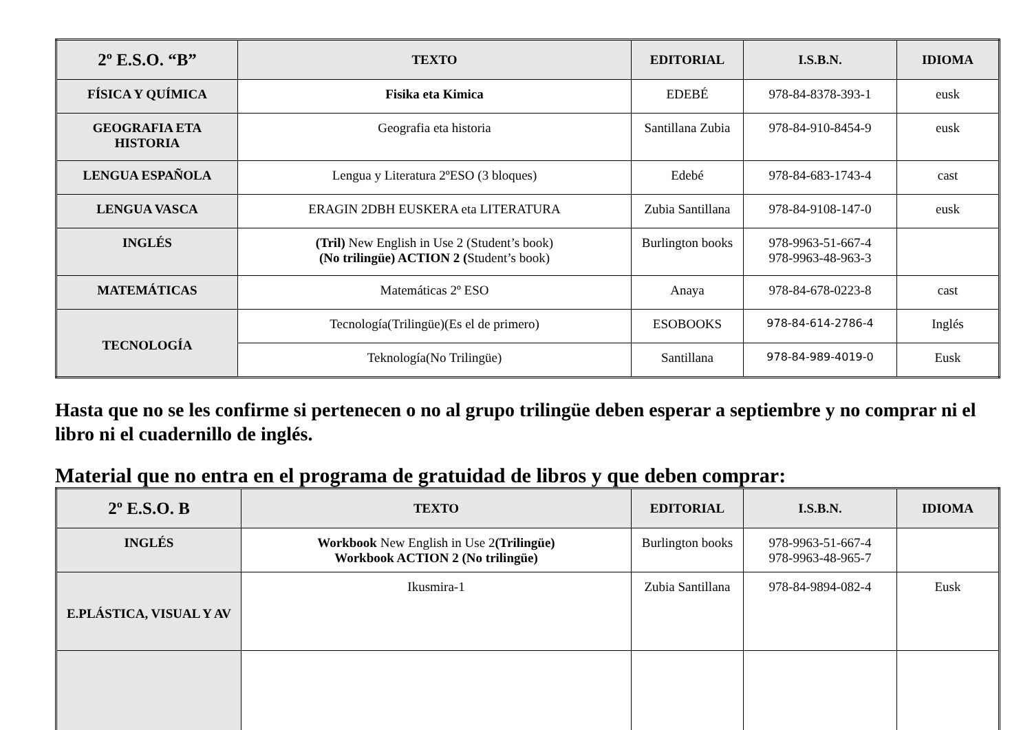| 2º E.S.O. “B” | TEXTO | EDITORIAL | I.S.B.N. | IDIOMA |
| --- | --- | --- | --- | --- |
| FÍSICA Y QUÍMICA | Fisika eta Kimica | EDEBÉ | 978-84-8378-393-1 | eusk |
| GEOGRAFIA ETA HISTORIA | Geografia eta historia | Santillana Zubia | 978-84-910-8454-9 | eusk |
| LENGUA ESPAÑOLA | Lengua y Literatura 2ºESO (3 bloques) | Edebé | 978-84-683-1743-4 | cast |
| LENGUA VASCA | ERAGIN 2DBH EUSKERA eta LITERATURA | Zubia Santillana | 978-84-9108-147-0 | eusk |
| INGLÉS | (Tril) New English in Use 2 (Student’s book) (No trilingüe) ACTION 2 ( Student’s book) | Burlington books | 978-9963-51-667-4 978-9963-48-963-3 | |
| MATEMÁTICAS | Matemáticas 2º ESO | Anaya | 978-84-678-0223-8 | cast |
| TECNOLOGÍA | Tecnología(Trilingüe)(Es el de primero) | ESOBOOKS | 978-84-614-2786-4 | Inglés |
| | Teknología(No Trilingüe) | Santillana | 978-84-989-4019-0 | Eusk |
Hasta que no se les confirme si pertenecen o no al grupo trilingüe deben esperar a septiembre y no comprar ni el libro ni el cuadernillo de inglés.
Material que no entra en el programa de gratuidad de libros y que deben comprar:
| 2º E.S.O. B | TEXTO | EDITORIAL | I.S.B.N. | IDIOMA |
| --- | --- | --- | --- | --- |
| INGLÉS | Workbook New English in Use 2 (Trilingüe) Workbook ACTION 2 (No trilingüe) | Burlington books | 978-9963-51-667-4 978-9963-48-965-7 | |
| E.PLÁSTICA, VISUAL Y AV | Ikusmira-1 | Zubia Santillana | 978-84-9894-082-4 | Eusk |